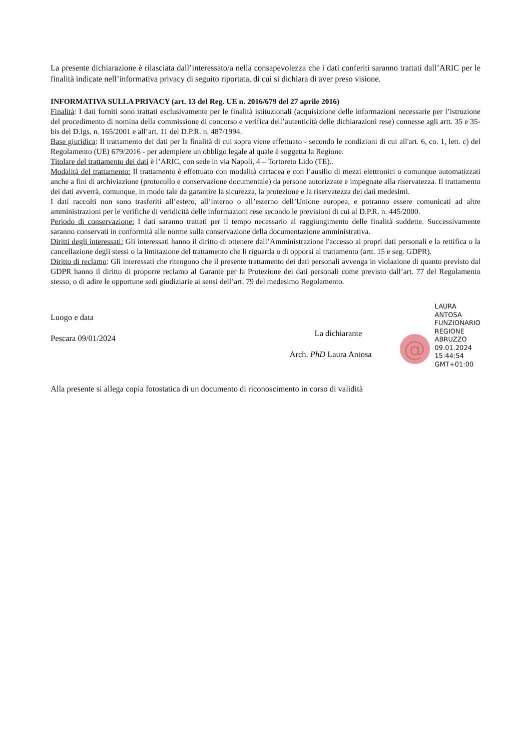La presente dichiarazione è rilasciata dall’interessato/a nella consapevolezza che i dati conferiti saranno trattati dall’ARIC per le finalità indicate nell’informativa privacy di seguito riportata, di cui si dichiara di aver preso visione.
INFORMATIVA SULLA PRIVACY (art. 13 del Reg. UE n. 2016/679 del 27 aprile 2016)
Finalità: I dati forniti sono trattati esclusivamente per le finalità istituzionali (acquisizione delle informazioni necessarie per l’istruzione del procedimento di nomina della commissione di concorso e verifica dell’autenticità delle dichiarazioni rese) connesse agli artt. 35 e 35-bis del D.lgs. n. 165/2001 e all’art. 11 del D.P.R. n. 487/1994.
Base giuridica: Il trattamento dei dati per la finalità di cui sopra viene effettuato - secondo le condizioni di cui all'art. 6, co. 1, lett. c) del Regolamento (UE) 679/2016 - per adempiere un obbligo legale al quale è soggetta la Regione.
Titolare del trattamento dei dati è l’ARIC, con sede in via Napoli, 4 – Tortoreto Lido (TE)..
Modalità del trattamento: Il trattamento è effettuato con modalità cartacea e con l’ausilio di mezzi elettronici o comunque automatizzati anche a fini di archiviazione (protocollo e conservazione documentale) da persone autorizzate e impegnate alla riservatezza. Il trattamento dei dati avverrà, comunque, in modo tale da garantire la sicurezza, la protezione e la riservatezza dei dati medesimi.
I dati raccolti non sono trasferiti all’estero, all’interno o all’esterno dell’Unione europea, e potranno essere comunicati ad altre amministrazioni per le verifiche di veridicità delle informazioni rese secondo le previsioni di cui al D.P.R. n. 445/2000.
Periodo di conservazione: I dati saranno trattati per il tempo necessario al raggiungimento delle finalità suddette. Successivamente saranno conservati in conformità alle norme sulla conservazione della documentazione amministrativa.
Diritti degli interessati: Gli interessati hanno il diritto di ottenere dall’Amministrazione l'accesso ai propri dati personali e la rettifica o la cancellazione degli stessi o la limitazione del trattamento che li riguarda o di opporsi al trattamento (artt. 15 e seg. GDPR).
Diritto di reclamo: Gli interessati che ritengono che il presente trattamento dei dati personali avvenga in violazione di quanto previsto dal GDPR hanno il diritto di proporre reclamo al Garante per la Protezione dei dati personali come previsto dall’art. 77 del Regolamento stesso, o di adire le opportune sedi giudiziarie ai sensi dell’art. 79 del medesimo Regolamento.
Luogo e data
Pescara 09/01/2024
La dichiarante
Arch. PhD Laura Antosa
@
LAURA
ANTOSA
FUNZIONARIO
REGIONE
ABRUZZO
09.01.2024
15:44:54
GMT+01:00
Alla presente si allega copia fotostatica di un documento di riconoscimento in corso di validità